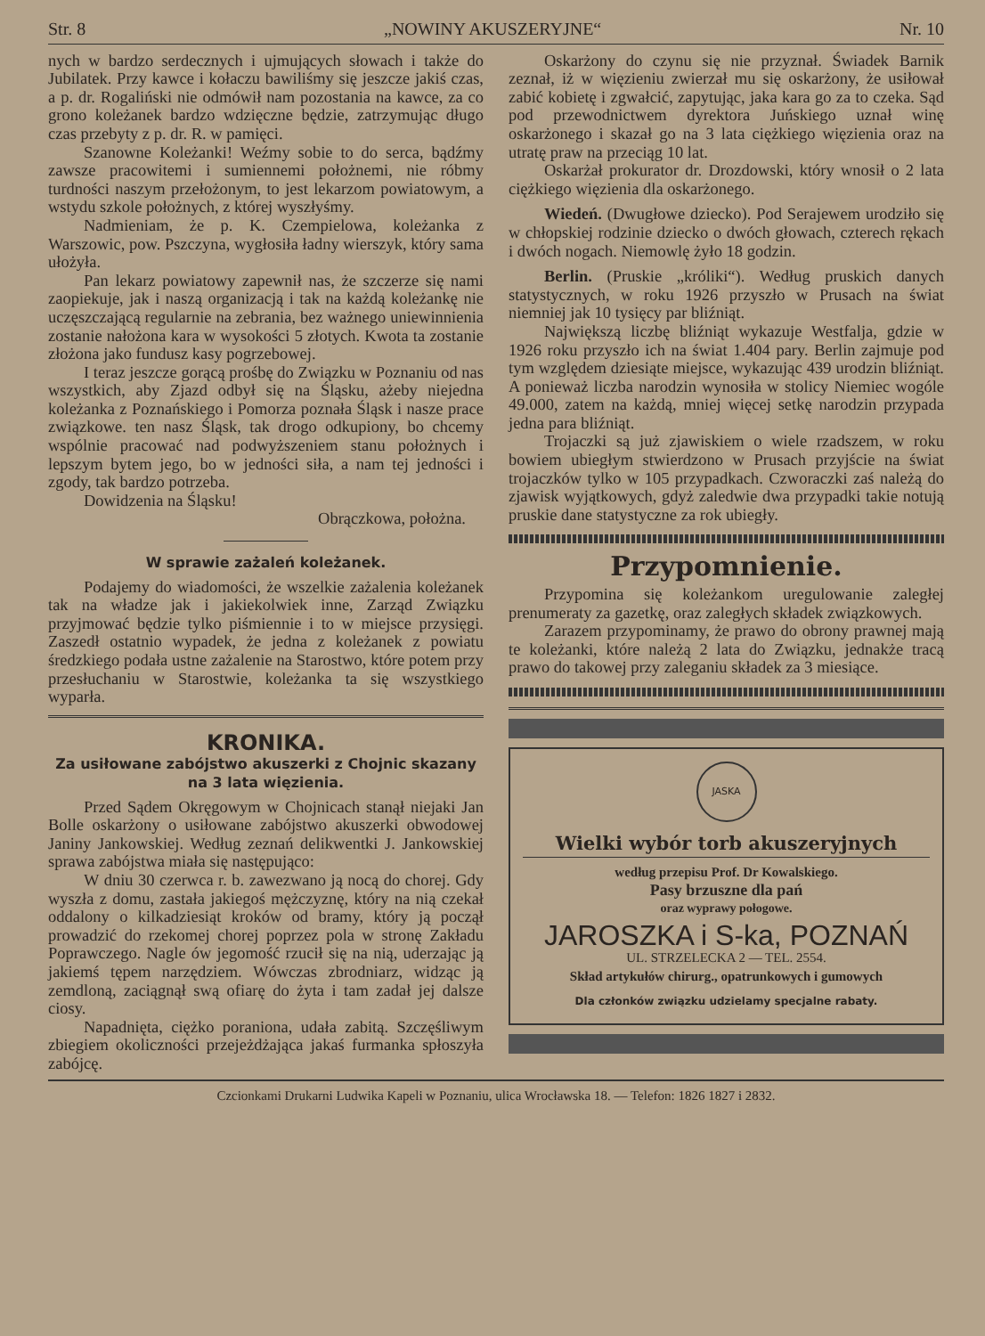Str. 8 „NOWINY AKUSZERYJNE“ Nr. 10
nych w bardzo serdecznych i ujmujących słowach i także do Jubilatek. Przy kawce i kołaczu bawiliśmy się jeszcze jakiś czas, a p. dr. Rogaliński nie odmówił nam pozostania na kawce, za co grono koleżanek bardzo wdzięczne będzie, zatrzymując długo czas przebyty z p. dr. R. w pamięci.
Szanowne Koleżanki! Weźmy sobie to do serca, bądźmy zawsze pracowitemi i sumiennemi położnemi, nie róbmy turdności naszym przełożonym, to jest lekarzom powiatowym, a wstydu szkole położnych, z której wyszłyśmy.
Nadmieniam, że p. K. Czempielowa, koleżanka z Warszowic, pow. Pszczyna, wygłosiła ładny wierszyk, który sama ułożyła.
Pan lekarz powiatowy zapewnił nas, że szczerze się nami zaopiekuje, jak i naszą organizacją i tak na każdą koleżankę nie uczęszczającą regularnie na zebrania, bez ważnego uniewinnienia zostanie nałożona kara w wysokości 5 złotych. Kwota ta zostanie złożona jako fundusz kasy pogrzebowej.
I teraz jeszcze gorącą prośbę do Związku w Poznaniu od nas wszystkich, aby Zjazd odbył się na Śląsku, ażeby niejedna koleżanka z Poznańskiego i Pomorza poznała Śląsk i nasze prace związkowe. ten nasz Śląsk, tak drogo odkupiony, bo chcemy wspólnie pracować nad podwyższeniem stanu położnych i lepszym bytem jego, bo w jedności siła, a nam tej jedności i zgody, tak bardzo potrzeba.
Dowidzenia na Śląsku!
Obrączkowa, położna.
W sprawie zażaleń koleżanek.
Podajemy do wiadomości, że wszelkie zażalenia koleżanek tak na władze jak i jakiekolwiek inne, Zarząd Związku przyjmować będzie tylko piśmiennie i to w miejsce przysięgi. Zaszedł ostatnio wypadek, że jedna z koleżanek z powiatu średzkiego podała ustne zażalenie na Starostwo, które potem przy przesłuchaniu w Starostwie, koleżanka ta się wszystkiego wyparła.
KRONIKA.
Za usiłowane zabójstwo akuszerki z Chojnic skazany na 3 lata więzienia.
Przed Sądem Okręgowym w Chojnicach stanął niejaki Jan Bolle oskarżony o usiłowane zabójstwo akuszerki obwodowej Janiny Jankowskiej. Według zeznań delikwentki J. Jankowskiej sprawa zabójstwa miała się następująco:
W dniu 30 czerwca r. b. zawezwano ją nocą do chorej. Gdy wyszła z domu, zastała jakiegoś mężczyznę, który na nią czekał oddalony o kilkadziesiąt kroków od bramy, który ją począł prowadzić do rzekomej chorej poprzez pola w stronę Zakładu Poprawczego. Nagle ów jegomość rzucił się na nią, uderzając ją jakiemś tępem narzędziem. Wówczas zbrodniarz, widząc ją zemdloną, zaciągnął swą ofiarę do żyta i tam zadał jej dalsze ciosy.
Napadnięta, ciężko poraniona, udała zabitą. Szczęśliwym zbiegiem okoliczności przejeżdżająca jakaś furmanka spłoszyła zabójcę.
Oskarżony do czynu się nie przyznał. Świadek Barnik zeznał, iż w więzieniu zwierzał mu się oskarżony, że usiłował zabić kobietę i zgwałcić, zapytując, jaka kara go za to czeka. Sąd pod przewodnictwem dyrektora Juńskiego uznał winę oskarżonego i skazał go na 3 lata ciężkiego więzienia oraz na utratę praw na przeciąg 10 lat.
Oskarżał prokurator dr. Drozdowski, który wnosił o 2 lata ciężkiego więzienia dla oskarżonego.
Wiedeń. (Dwugłowe dziecko). Pod Serajewem urodziło się w chłopskiej rodzinie dziecko o dwóch głowach, czterech rękach i dwóch nogach. Niemowlę żyło 18 godzin.
Berlin. (Pruskie „króliki“). Według pruskich danych statystycznych, w roku 1926 przyszło w Prusach na świat niemniej jak 10 tysięcy par bliźniąt.
Największą liczbę bliźniąt wykazuje Westfalja, gdzie w 1926 roku przyszło ich na świat 1.404 pary. Berlin zajmuje pod tym względem dziesiąte miejsce, wykazując 439 urodzin bliźniąt. A ponieważ liczba narodzin wynosiła w stolicy Niemiec wogóle 49.000, zatem na każdą, mniej więcej setkę narodzin przypada jedna para bliźniąt.
Trojaczki są już zjawiskiem o wiele rzadszem, w roku bowiem ubiegłym stwierdzono w Prusach przyjście na świat trojaczków tylko w 105 przypadkach. Czworaczki zaś należą do zjawisk wyjątkowych, gdyż zaledwie dwa przypadki takie notują pruskie dane statystyczne za rok ubiegły.
Przypomnienie.
Przypomina się koleżankom uregulowanie zaległej prenumeraty za gazetkę, oraz zaległych składek związkowych.
Zarazem przypominamy, że prawo do obrony prawnej mają te koleżanki, które należą 2 lata do Związku, jednakże tracą prawo do takowej przy zaleganiu składek za 3 miesiące.
JASKA
Wielki wybór torb akuszeryjnych
według przepisu Prof. Dr Kowalskiego.
Pasy brzuszne dla pań
oraz wyprawy połogowe.
JAROSZKA i S-ka, POZNAŃ
UL. STRZELECKA 2 — TEL. 2554.
Skład artykułów chirurg., opatrunkowych i gumowych
Dla członków związku udzielamy specjalne rabaty.
Czcionkami Drukarni Ludwika Kapeli w Poznaniu, ulica Wrocławska 18. — Telefon: 1826 1827 i 2832.